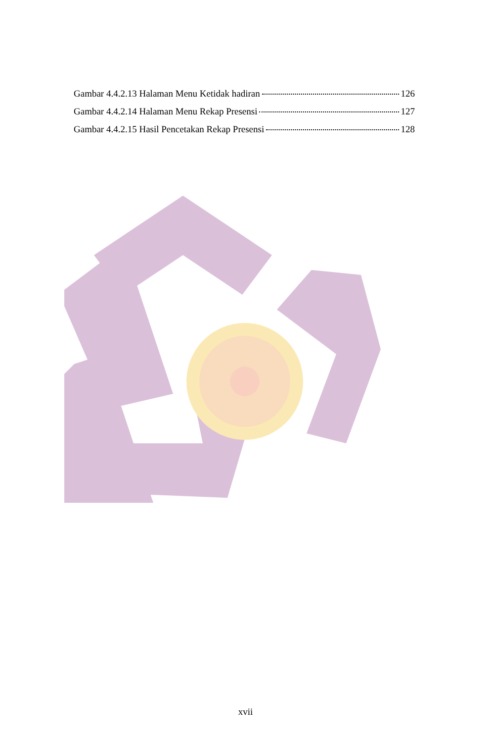Gambar 4.4.2.13 Halaman Menu Ketidak hadiran 126
Gambar 4.4.2.14 Halaman Menu Rekap Presensi 127
Gambar 4.4.2.15 Hasil Pencetakan Rekap Presensi 128
xvii